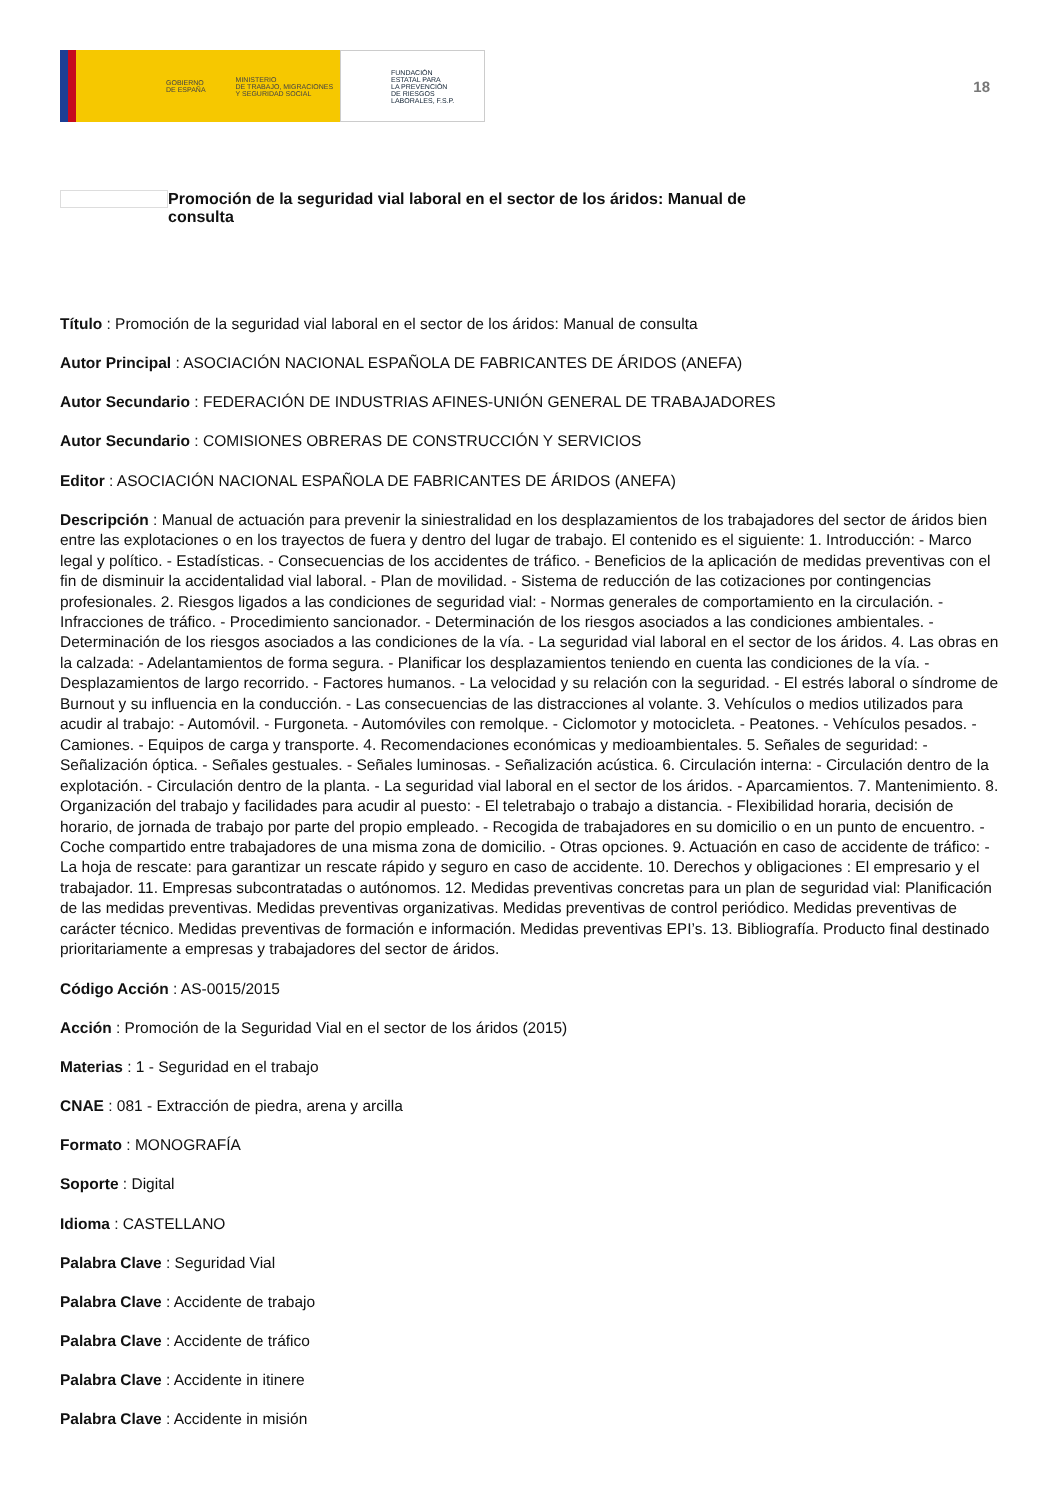GOBIERNO
DE ESPAÑA MINISTERIO
DE TRABAJO, MIGRACIONES
Y SEGURIDAD SOCIAL
FUNDACIÓN
ESTATAL PARA
LA PREVENCIÓN
DE RIESGOS
LABORALES, F.S.P.
18
Promoción de la seguridad vial laboral en el sector de los áridos: Manual de consulta
Título : Promoción de la seguridad vial laboral en el sector de los áridos: Manual de consulta
Autor Principal : ASOCIACIÓN NACIONAL ESPAÑOLA DE FABRICANTES DE ÁRIDOS (ANEFA)
Autor Secundario : FEDERACIÓN DE INDUSTRIAS AFINES-UNIÓN GENERAL DE TRABAJADORES
Autor Secundario : COMISIONES OBRERAS DE CONSTRUCCIÓN Y SERVICIOS
Editor : ASOCIACIÓN NACIONAL ESPAÑOLA DE FABRICANTES DE ÁRIDOS (ANEFA)
Descripción : Manual de actuación para prevenir la siniestralidad en los desplazamientos de los trabajadores del sector de áridos bien entre las explotaciones o en los trayectos de fuera y dentro del lugar de trabajo. El contenido es el siguiente: 1. Introducción: - Marco legal y político. - Estadísticas. - Consecuencias de los accidentes de tráfico. - Beneficios de la aplicación de medidas preventivas con el fin de disminuir la accidentalidad vial laboral. - Plan de movilidad. - Sistema de reducción de las cotizaciones por contingencias profesionales. 2. Riesgos ligados a las condiciones de seguridad vial: - Normas generales de comportamiento en la circulación. - Infracciones de tráfico. - Procedimiento sancionador. - Determinación de los riesgos asociados a las condiciones ambientales. - Determinación de los riesgos asociados a las condiciones de la vía. - La seguridad vial laboral en el sector de los áridos. 4. Las obras en la calzada: - Adelantamientos de forma segura. - Planificar los desplazamientos teniendo en cuenta las condiciones de la vía. - Desplazamientos de largo recorrido. - Factores humanos. - La velocidad y su relación con la seguridad. - El estrés laboral o síndrome de Burnout y su influencia en la conducción. - Las consecuencias de las distracciones al volante. 3. Vehículos o medios utilizados para acudir al trabajo: - Automóvil. - Furgoneta. - Automóviles con remolque. - Ciclomotor y motocicleta. - Peatones. - Vehículos pesados. - Camiones. - Equipos de carga y transporte. 4. Recomendaciones económicas y medioambientales. 5. Señales de seguridad: - Señalización óptica. - Señales gestuales. - Señales luminosas. - Señalización acústica. 6. Circulación interna: - Circulación dentro de la explotación. - Circulación dentro de la planta. - La seguridad vial laboral en el sector de los áridos. - Aparcamientos. 7. Mantenimiento. 8. Organización del trabajo y facilidades para acudir al puesto: - El teletrabajo o trabajo a distancia. - Flexibilidad horaria, decisión de horario, de jornada de trabajo por parte del propio empleado. - Recogida de trabajadores en su domicilio o en un punto de encuentro. - Coche compartido entre trabajadores de una misma zona de domicilio. - Otras opciones. 9. Actuación en caso de accidente de tráfico: - La hoja de rescate: para garantizar un rescate rápido y seguro en caso de accidente. 10. Derechos y obligaciones : El empresario y el trabajador. 11. Empresas subcontratadas o autónomos. 12. Medidas preventivas concretas para un plan de seguridad vial: Planificación de las medidas preventivas. Medidas preventivas organizativas. Medidas preventivas de control periódico. Medidas preventivas de carácter técnico. Medidas preventivas de formación e información. Medidas preventivas EPI’s. 13. Bibliografía. Producto final destinado prioritariamente a empresas y trabajadores del sector de áridos.
Código Acción : AS-0015/2015
Acción : Promoción de la Seguridad Vial en el sector de los áridos (2015)
Materias : 1 - Seguridad en el trabajo
CNAE : 081 - Extracción de piedra, arena y arcilla
Formato : MONOGRAFÍA
Soporte : Digital
Idioma : CASTELLANO
Palabra Clave : Seguridad Vial
Palabra Clave : Accidente de trabajo
Palabra Clave : Accidente de tráfico
Palabra Clave : Accidente in itinere
Palabra Clave : Accidente in misión